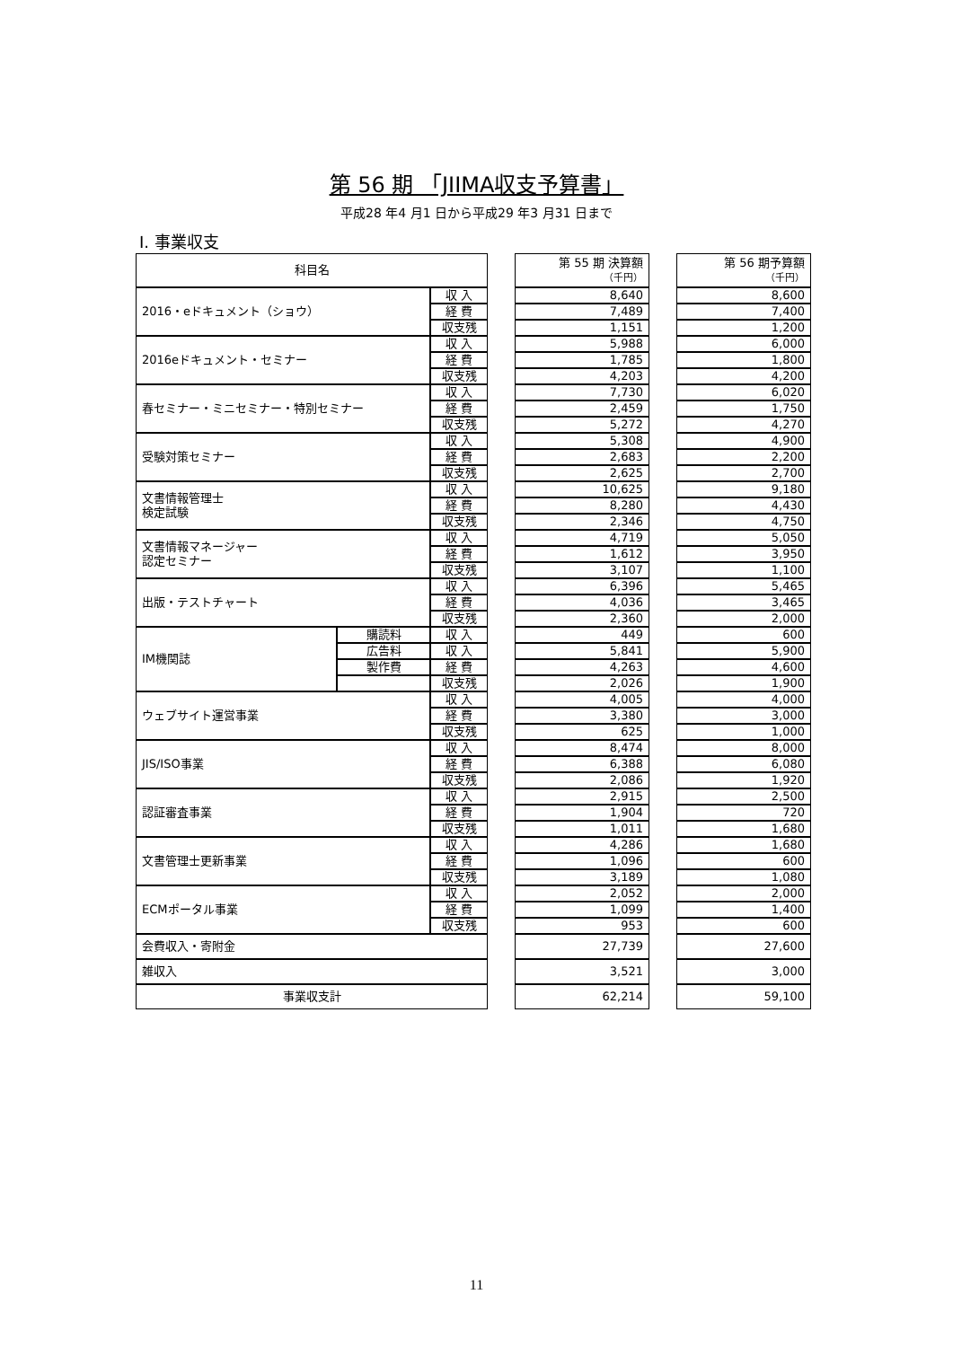第 56 期 「JIIMA収支予算書」
平成28 年4 月1 日から平成29 年3 月31 日まで
Ⅰ. 事業収支
| 科目名 | | | | 第 55 期 決算額 （千円） | | 第 56 期予算額 （千円） |
| 2016・eドキュメント（ショウ） | | 収 入 | | 8,640 | | 8,600 |
| | | 経 費 | | 7,489 | | 7,400 |
| | | 収支残 | | 1,151 | | 1,200 |
| 2016eドキュメント・セミナー | | 収 入 | | 5,988 | | 6,000 |
| | | 経 費 | | 1,785 | | 1,800 |
| | | 収支残 | | 4,203 | | 4,200 |
| 春セミナー・ミニセミナー・特別セミナー | | 収 入 | | 7,730 | | 6,020 |
| | | 経 費 | | 2,459 | | 1,750 |
| | | 収支残 | | 5,272 | | 4,270 |
| 受験対策セミナー | | 収 入 | | 5,308 | | 4,900 |
| | | 経 費 | | 2,683 | | 2,200 |
| | | 収支残 | | 2,625 | | 2,700 |
| 文書情報管理士 検定試験 | | 収 入 | | 10,625 | | 9,180 |
| | | 経 費 | | 8,280 | | 4,430 |
| | | 収支残 | | 2,346 | | 4,750 |
| 文書情報マネージャー 認定セミナー | | 収 入 | | 4,719 | | 5,050 |
| | | 経 費 | | 1,612 | | 3,950 |
| | | 収支残 | | 3,107 | | 1,100 |
| 出版・テストチャート | | 収 入 | | 6,396 | | 5,465 |
| | | 経 費 | | 4,036 | | 3,465 |
| | | 収支残 | | 2,360 | | 2,000 |
| IM機関誌 | 購読料 | 収 入 | | 449 | | 600 |
| | 広告料 | 収 入 | | 5,841 | | 5,900 |
| | 製作費 | 経 費 | | 4,263 | | 4,600 |
| | | 収支残 | | 2,026 | | 1,900 |
| ウェブサイト運営事業 | | 収 入 | | 4,005 | | 4,000 |
| | | 経 費 | | 3,380 | | 3,000 |
| | | 収支残 | | 625 | | 1,000 |
| JIS/ISO事業 | | 収 入 | | 8,474 | | 8,000 |
| | | 経 費 | | 6,388 | | 6,080 |
| | | 収支残 | | 2,086 | | 1,920 |
| 認証審査事業 | | 収 入 | | 2,915 | | 2,500 |
| | | 経 費 | | 1,904 | | 720 |
| | | 収支残 | | 1,011 | | 1,680 |
| 文書管理士更新事業 | | 収 入 | | 4,286 | | 1,680 |
| | | 経 費 | | 1,096 | | 600 |
| | | 収支残 | | 3,189 | | 1,080 |
| ECMポータル事業 | | 収 入 | | 2,052 | | 2,000 |
| | | 経 費 | | 1,099 | | 1,400 |
| | | 収支残 | | 953 | | 600 |
| 会費収入・寄附金 | | | | 27,739 | | 27,600 |
| 雑収入 | | | | 3,521 | | 3,000 |
| 事業収支計 | | | | 62,214 | | 59,100 |
11